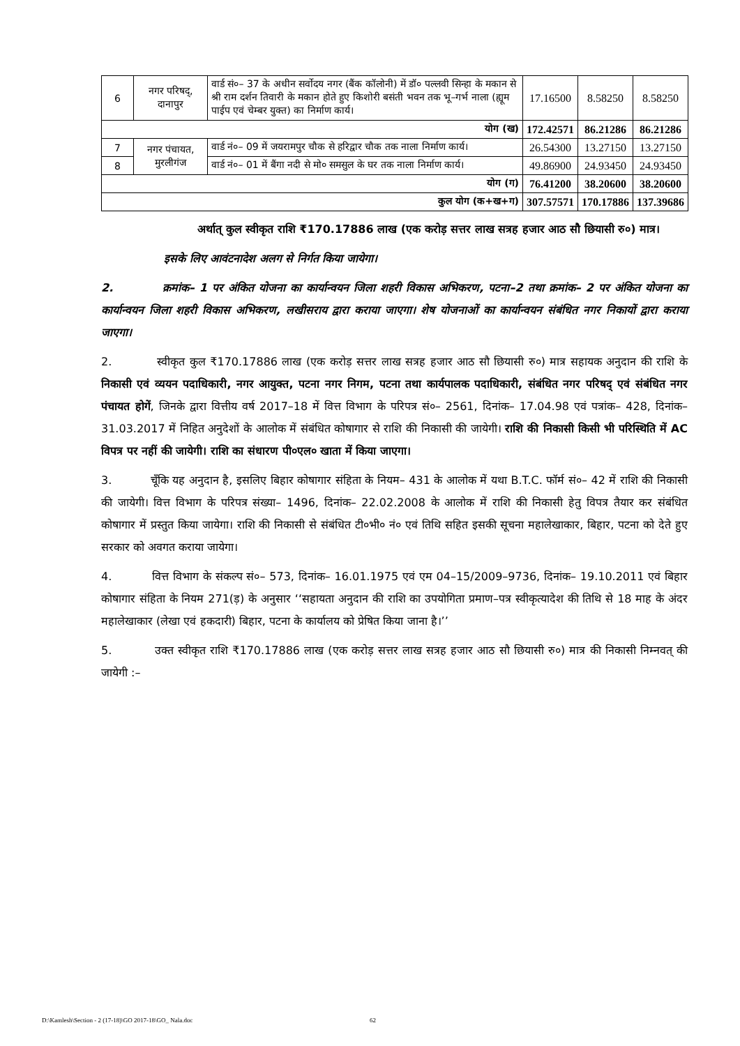| 6 | नगर परिषद्, दानापुर | वार्ड सं०– 37 के अधीन सर्वोदय नगर (बैंक कॉलोनी) में डॉ० पल्लवी सिन्हा के मकान से श्री राम दर्शन तिवारी के मकान होते हुए किशोरी बसंती भवन तक भू–गर्भ नाला (ह्यूम पाईप एवं चेम्बर युक्त) का निर्माण कार्य। | 17.16500 | 8.58250 | 8.58250 |
| योग (ख) | | | 172.42571 | 86.21286 | 86.21286 |
| 7 | नगर पंचायत, मुरलीगंज | वार्ड नं०– 09 में जयरामपुर चौक से हरिद्वार चौक तक नाला निर्माण कार्य। | 26.54300 | 13.27150 | 13.27150 |
| 8 | | वार्ड नं०– 01 में बैंगा नदी से मो० समसुल के घर तक नाला निर्माण कार्य। | 49.86900 | 24.93450 | 24.93450 |
| योग (ग) | | | 76.41200 | 38.20600 | 38.20600 |
| कुल योग (क+ख+ग) | | | 307.57571 | 170.17886 | 137.39686 |
अर्थात् कुल स्वीकृत राशि ₹170.17886 लाख (एक करोड़ सत्तर लाख सत्रह हजार आठ सौ छियासी रु०) मात्र।
इसके लिए आवंटनादेश अलग से निर्गत किया जायेगा।
2. क्रमांक– 1 पर अंकित योजना का कार्यान्वयन जिला शहरी विकास अभिकरण, पटना–2 तथा क्रमांक– 2 पर अंकित योजना का कार्यान्वयन जिला शहरी विकास अभिकरण, लखीसराय द्वारा कराया जाएगा। शेष योजनाओं का कार्यान्वयन संबंधित नगर निकायों द्वारा कराया जाएगा।
2. स्वीकृत कुल ₹170.17886 लाख (एक करोड़ सत्तर लाख सत्रह हजार आठ सौ छियासी रु०) मात्र सहायक अनुदान की राशि के निकासी एवं व्ययन पदाधिकारी, नगर आयुक्त, पटना नगर निगम, पटना तथा कार्यपालक पदाधिकारी, संबंधित नगर परिषद् एवं संबंधित नगर पंचायत होगें, जिनके द्वारा वित्तीय वर्ष 2017–18 में वित्त विभाग के परिपत्र सं०– 2561, दिनांक– 17.04.98 एवं पत्रांक– 428, दिनांक– 31.03.2017 में निहित अनुदेशों के आलोक में संबंधित कोषागार से राशि की निकासी की जायेगी। राशि की निकासी किसी भी परिस्थिति में AC विपत्र पर नहीं की जायेगी। राशि का संधारण पी०एल० खाता में किया जाएगा।
3. चूँकि यह अनुदान है, इसलिए बिहार कोषागार संहिता के नियम– 431 के आलोक में यथा B.T.C. फॉर्म सं०– 42 में राशि की निकासी की जायेगी। वित्त विभाग के परिपत्र संख्या– 1496, दिनांक– 22.02.2008 के आलोक में राशि की निकासी हेतु विपत्र तैयार कर संबंधित कोषागार में प्रस्तुत किया जायेगा। राशि की निकासी से संबंधित टी०भी० नं० एवं तिथि सहित इसकी सूचना महालेखाकार, बिहार, पटना को देते हुए सरकार को अवगत कराया जायेगा।
4. वित्त विभाग के संकल्प सं०– 573, दिनांक– 16.01.1975 एवं एम 04–15/2009–9736, दिनांक– 19.10.2011 एवं बिहार कोषागार संहिता के नियम 271(ड़) के अनुसार ‘‘सहायता अनुदान की राशि का उपयोगिता प्रमाण–पत्र स्वीकृत्यादेश की तिथि से 18 माह के अंदर महालेखाकार (लेखा एवं हकदारी) बिहार, पटना के कार्यालय को प्रेषित किया जाना है।’’
5. उक्त स्वीकृत राशि ₹170.17886 लाख (एक करोड़ सत्तर लाख सत्रह हजार आठ सौ छियासी रु०) मात्र की निकासी निम्नवत् की जायेगी :–
D:\Kamlesh\Section - 2 (17-18)\GO 2017-18\GO_ Nala.doc 62